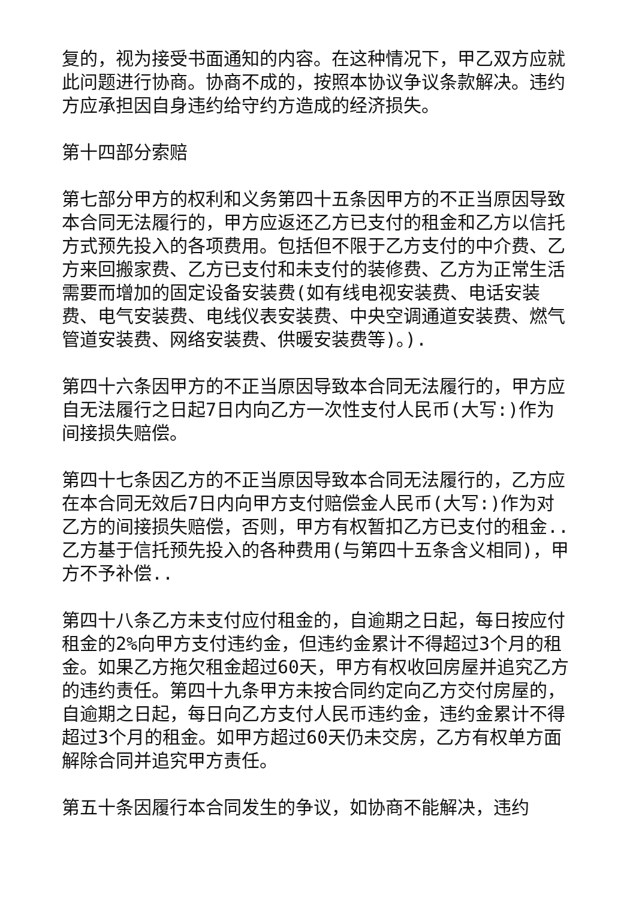复的，视为接受书面通知的内容。在这种情况下，甲乙双方应就此问题进行协商。协商不成的，按照本协议争议条款解决。违约方应承担因自身违约给守约方造成的经济损失。
第十四部分索赔
第七部分甲方的权利和义务第四十五条因甲方的不正当原因导致本合同无法履行的，甲方应返还乙方已支付的租金和乙方以信托方式预先投入的各项费用。包括但不限于乙方支付的中介费、乙方来回搬家费、乙方已支付和未支付的装修费、乙方为正常生活需要而增加的固定设备安装费(如有线电视安装费、电话安装费、电气安装费、电线仪表安装费、中央空调通道安装费、燃气管道安装费、网络安装费、供暖安装费等)。).
第四十六条因甲方的不正当原因导致本合同无法履行的，甲方应自无法履行之日起7日内向乙方一次性支付人民币(大写:)作为间接损失赔偿。
第四十七条因乙方的不正当原因导致本合同无法履行的，乙方应在本合同无效后7日内向甲方支付赔偿金人民币(大写:)作为对乙方的间接损失赔偿，否则，甲方有权暂扣乙方已支付的租金..乙方基于信托预先投入的各种费用(与第四十五条含义相同)，甲方不予补偿..
第四十八条乙方未支付应付租金的，自逾期之日起，每日按应付租金的2%向甲方支付违约金，但违约金累计不得超过3个月的租金。如果乙方拖欠租金超过60天，甲方有权收回房屋并追究乙方的违约责任。第四十九条甲方未按合同约定向乙方交付房屋的，自逾期之日起，每日向乙方支付人民币违约金，违约金累计不得超过3个月的租金。如甲方超过60天仍未交房，乙方有权单方面解除合同并追究甲方责任。
第五十条因履行本合同发生的争议，如协商不能解决，违约